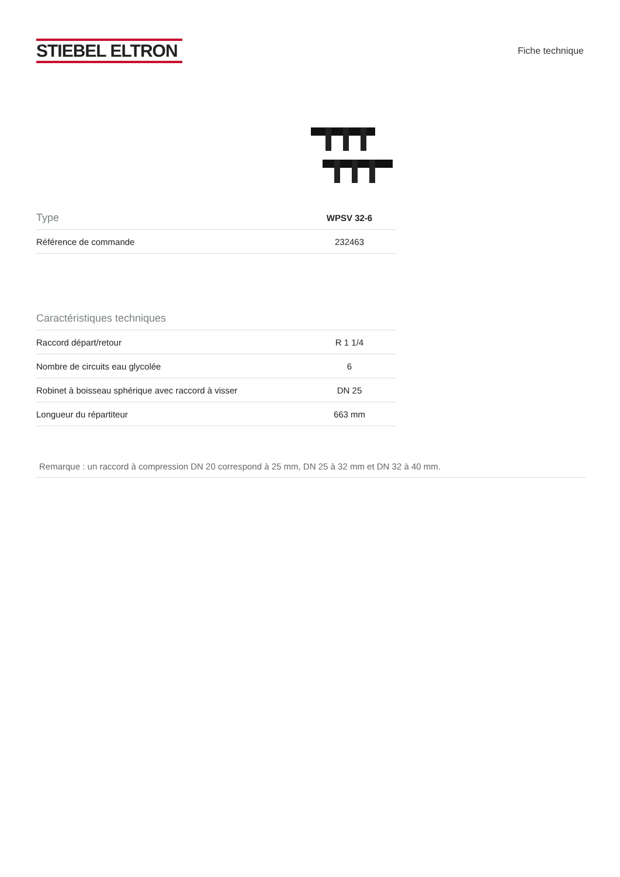STIEBEL ELTRON
Fiche technique
| Type | WPSV 32-6 |
| --- | --- |
| Référence de commande | 232463 |
| Caractéristiques techniques | |
| --- | --- |
| Raccord départ/retour | R 1 1/4 |
| Nombre de circuits eau glycolée | 6 |
| Robinet à boisseau sphérique avec raccord à visser | DN 25 |
| Longueur du répartiteur | 663 mm |
Remarque : un raccord à compression DN 20 correspond à 25 mm, DN 25 à 32 mm et DN 32 à 40 mm.